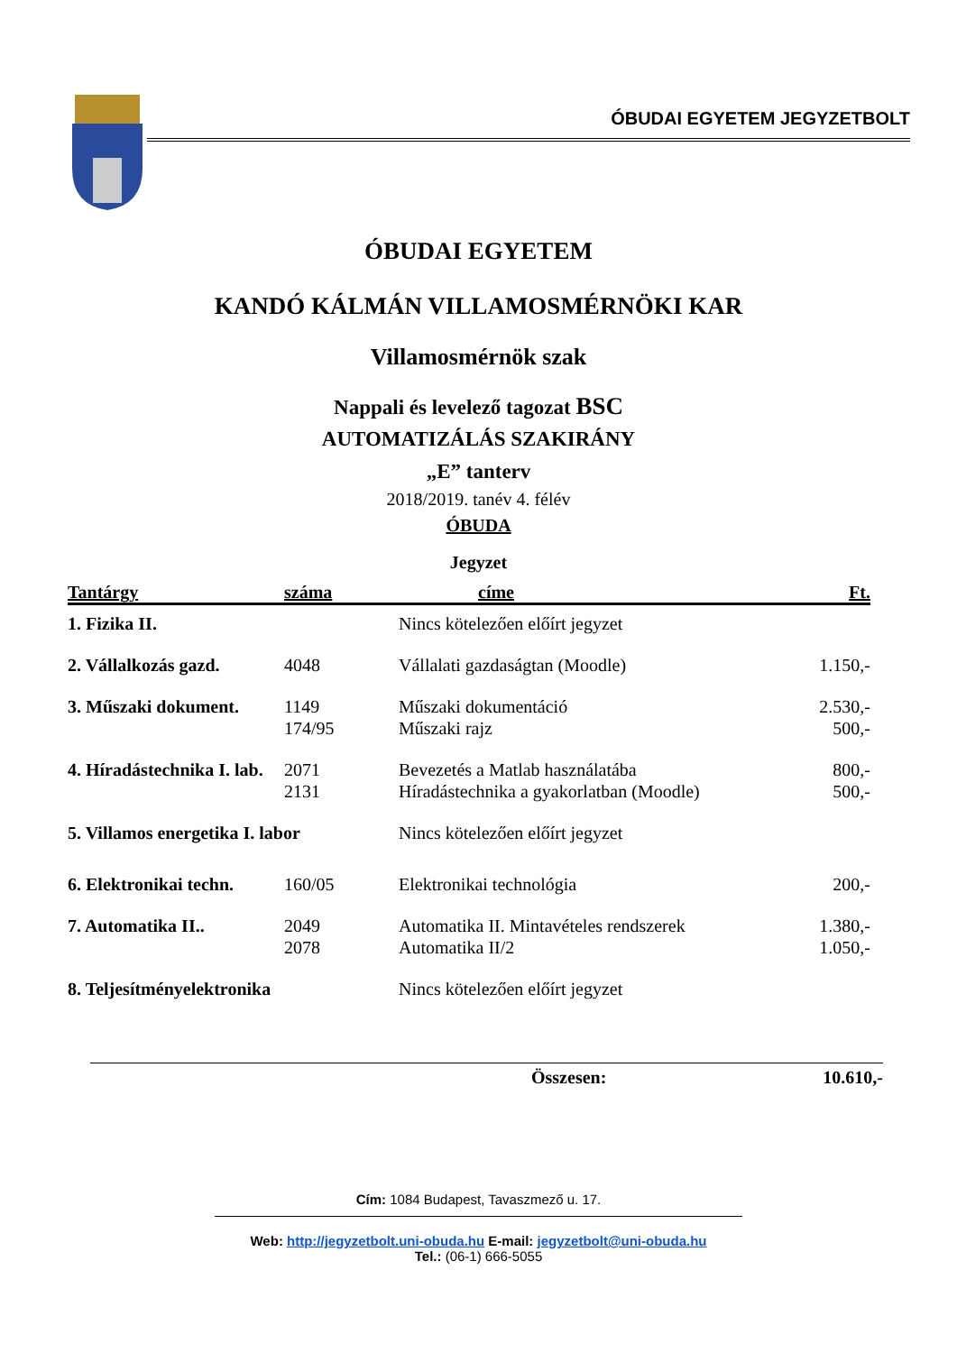ÓBUDAI EGYETEM JEGYZETBOLT
ÓBUDAI EGYETEM
KANDÓ KÁLMÁN VILLAMOSMÉRNÖKI KAR
Villamosmérnök szak
Nappali és levelező tagozat BSC
AUTOMATIZÁLÁS SZAKIRÁNY
„E” tanterv
2018/2019. tanév 4. félév
ÓBUDA
Jegyzet
| Tantárgy | száma | címe | Ft. |
| --- | --- | --- | --- |
| 1. Fizika II. | | Nincs kötelezően előírt jegyzet | |
| 2. Vállalkozás gazd. | 4048 | Vállalati gazdaságtan (Moodle) | 1.150,- |
| 3. Műszaki dokument. | 1149 | Műszaki dokumentáció | 2.530,- |
| | 174/95 | Műszaki rajz | 500,- |
| 4. Híradástechnika I. lab. | 2071 | Bevezetés a Matlab használatába | 800,- |
| | 2131 | Híradástechnika a gyakorlatban (Moodle) | 500,- |
| 5. Villamos energetika I. labor | | Nincs kötelezően előírt jegyzet | |
| 6. Elektronikai techn. | 160/05 | Elektronikai technológia | 200,- |
| 7. Automatika II.. | 2049 | Automatika II. Mintavételes rendszerek | 1.380,- |
| | 2078 | Automatika II/2 | 1.050,- |
| 8. Teljesítményelektronika | | Nincs kötelezően előírt jegyzet | |
Összesen: 10.610,-
Cím: 1084 Budapest, Tavaszmező u. 17.
Web: http://jegyzetbolt.uni-obuda.hu E-mail: jegyzetbolt@uni-obuda.hu
Tel.: (06-1) 666-5055